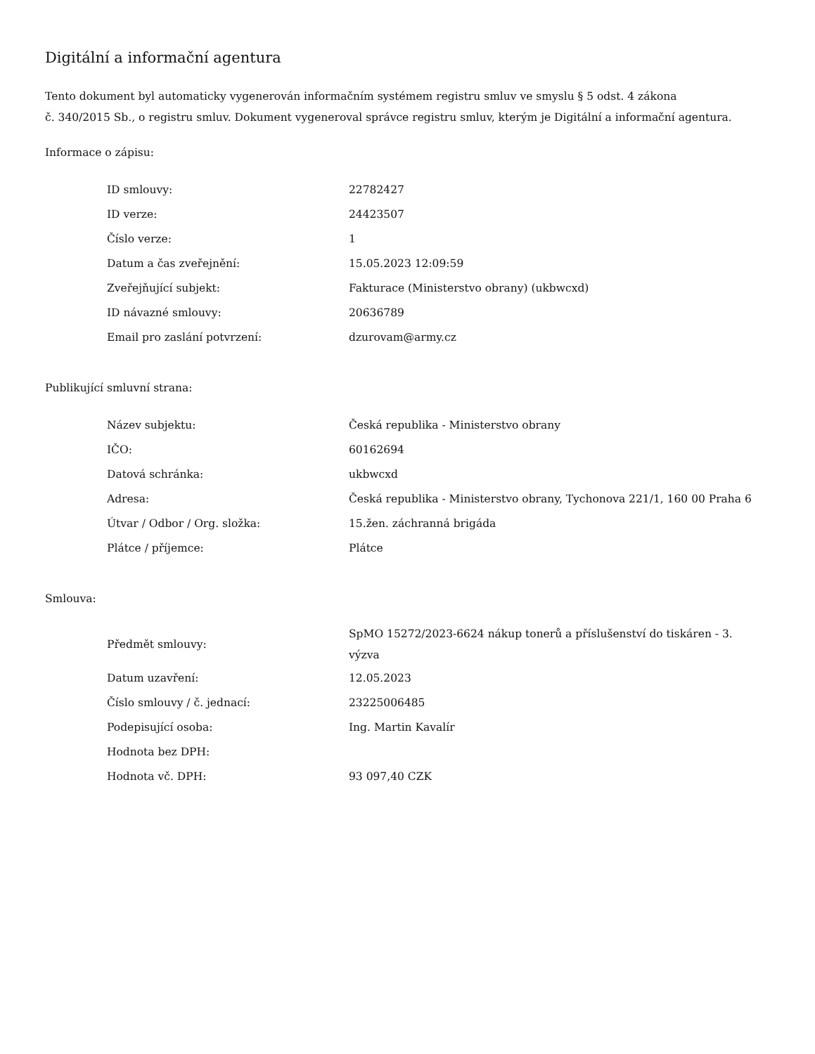Digitální a informační agentura
Tento dokument byl automaticky vygenerován informačním systémem registru smluv ve smyslu § 5 odst. 4 zákona
č. 340/2015 Sb., o registru smluv. Dokument vygeneroval správce registru smluv, kterým je Digitální a informační agentura.
Informace o zápisu:
| ID smlouvy: | 22782427 |
| ID verze: | 24423507 |
| Číslo verze: | 1 |
| Datum a čas zveřejnění: | 15.05.2023 12:09:59 |
| Zveřejňující subjekt: | Fakturace (Ministerstvo obrany) (ukbwcxd) |
| ID návazné smlouvy: | 20636789 |
| Email pro zaslání potvrzení: | dzurovam@army.cz |
Publikující smluvní strana:
| Název subjektu: | Česká republika - Ministerstvo obrany |
| IČO: | 60162694 |
| Datová schránka: | ukbwcxd |
| Adresa: | Česká republika - Ministerstvo obrany, Tychonova 221/1, 160 00 Praha 6 |
| Útvar / Odbor / Org. složka: | 15.žen. záchranná brigáda |
| Plátce / příjemce: | Plátce |
Smlouva:
| Předmět smlouvy: | SpMO 15272/2023-6624 nákup tonerů a příslušenství do tiskáren - 3. výzva |
| Datum uzavření: | 12.05.2023 |
| Číslo smlouvy / č. jednací: | 23225006485 |
| Podepisující osoba: | Ing. Martin Kavalír |
| Hodnota bez DPH: | |
| Hodnota vč. DPH: | 93 097,40 CZK |